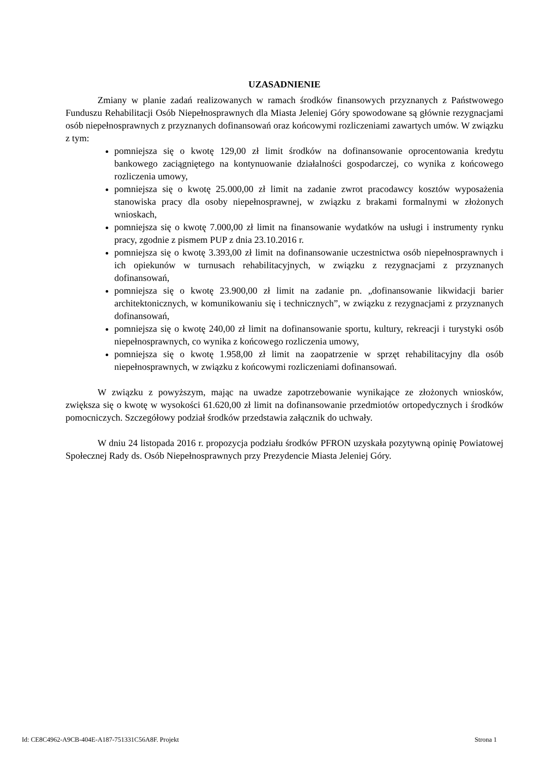UZASADNIENIE
Zmiany w planie zadań realizowanych w ramach środków finansowych przyznanych z Państwowego Funduszu Rehabilitacji Osób Niepełnosprawnych dla Miasta Jeleniej Góry spowodowane są głównie rezygnacjami osób niepełnosprawnych z przyznanych dofinansowań oraz końcowymi rozliczeniami zawartych umów. W związku z tym:
pomniejsza się o kwotę 129,00 zł limit środków na dofinansowanie oprocentowania kredytu bankowego zaciągniętego na kontynuowanie działalności gospodarczej, co wynika z końcowego rozliczenia umowy,
pomniejsza się o kwotę 25.000,00 zł limit na zadanie zwrot pracodawcy kosztów wyposażenia stanowiska pracy dla osoby niepełnosprawnej, w związku z brakami formalnymi w złożonych wnioskach,
pomniejsza się o kwotę 7.000,00 zł limit na finansowanie wydatków na usługi i instrumenty rynku pracy, zgodnie z pismem PUP z dnia 23.10.2016 r.
pomniejsza się o kwotę 3.393,00 zł limit na dofinansowanie uczestnictwa osób niepełnosprawnych i ich opiekunów w turnusach rehabilitacyjnych, w związku z rezygnacjami z przyznanych dofinansowań,
pomniejsza się o kwotę 23.900,00 zł limit na zadanie pn. „dofinansowanie likwidacji barier architektonicznych, w komunikowaniu się i technicznych”, w związku z rezygnacjami z przyznanych dofinansowań,
pomniejsza się o kwotę 240,00 zł limit na dofinansowanie sportu, kultury, rekreacji i turystyki osób niepełnosprawnych, co wynika z końcowego rozliczenia umowy,
pomniejsza się o kwotę 1.958,00 zł limit na zaopatrzenie w sprzęt rehabilitacyjny dla osób niepełnosprawnych, w związku z końcowymi rozliczeniami dofinansowań.
W związku z powyższym, mając na uwadze zapotrzebowanie wynikające ze złożonych wniosków, zwiększa się o kwotę w wysokości 61.620,00 zł limit na dofinansowanie przedmiotów ortopedycznych i środków pomocniczych. Szczegółowy podział środków przedstawia załącznik do uchwały.
W dniu 24 listopada 2016 r. propozycja podziału środków PFRON uzyskała pozytywną opinię Powiatowej Społecznej Rady ds. Osób Niepełnosprawnych przy Prezydencie Miasta Jeleniej Góry.
Id: CE8C4962-A9CB-404E-A187-751331C56A8F. Projekt Strona 1